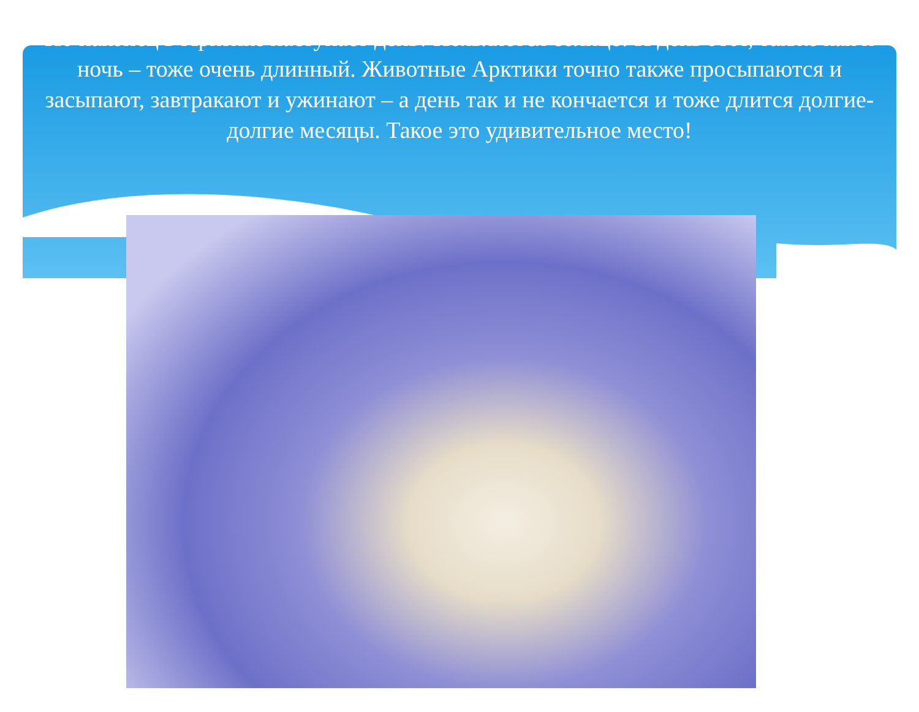Но наконец в Арктике наступает день! Появляется солнце! И день этот, также как и ночь – тоже очень длинный. Животные Арктики точно также просыпаются и засыпают, завтракают и ужинают – а день так и не кончается и тоже длится долгие-долгие месяцы. Такое это удивительное место!